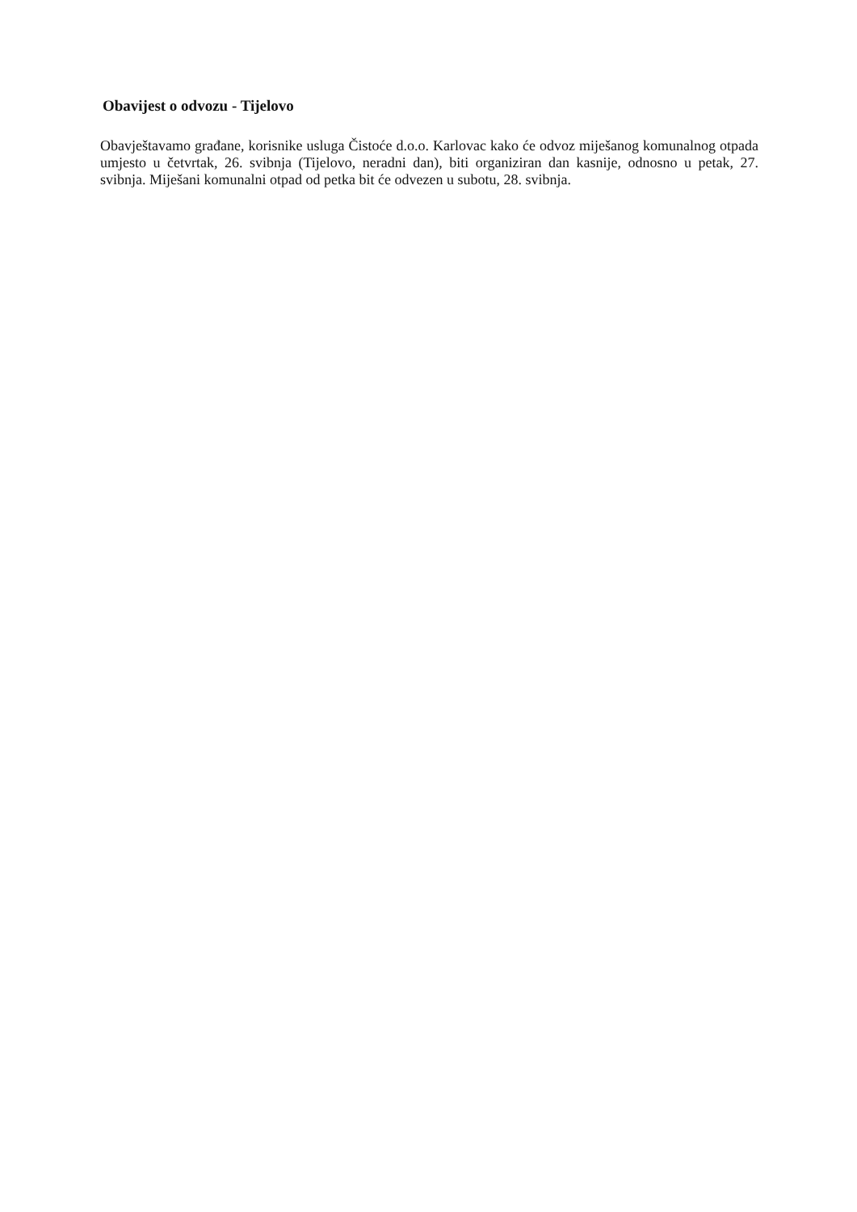Obavijest o odvozu - Tijelovo
Obavještavamo građane, korisnike usluga Čistoće d.o.o. Karlovac kako će odvoz miješanog komunalnog otpada umjesto u četvrtak, 26. svibnja (Tijelovo, neradni dan), biti organiziran dan kasnije, odnosno u petak, 27. svibnja. Miješani komunalni otpad od petka bit će odvezen u subotu, 28. svibnja.